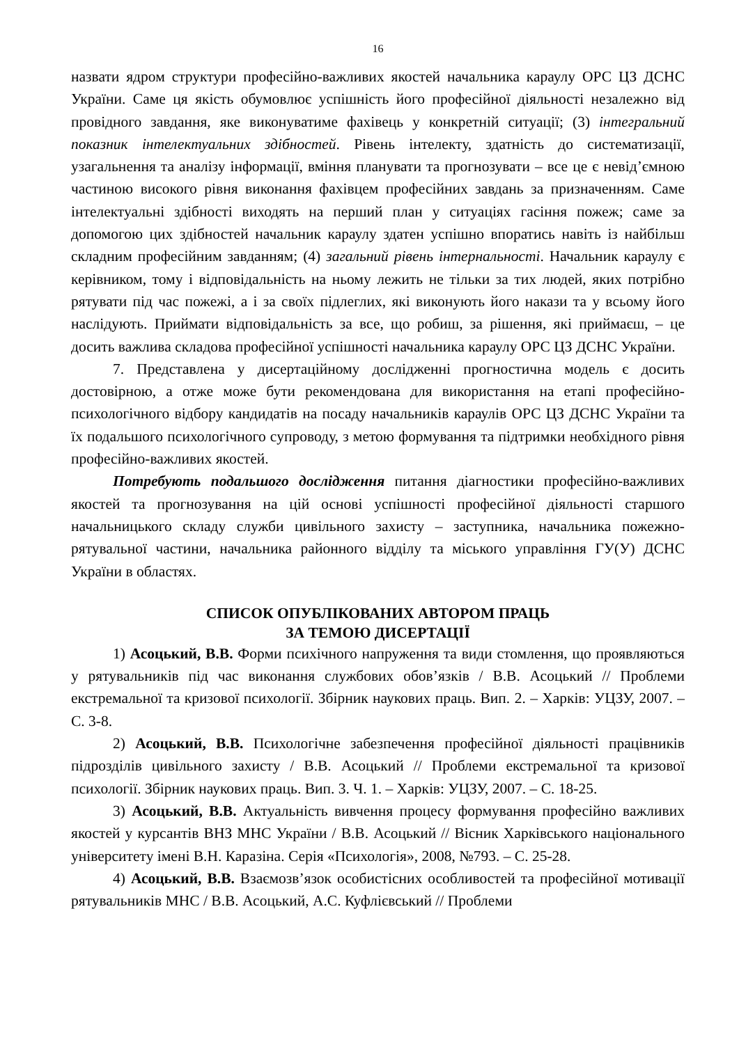16
назвати ядром структури професійно-важливих якостей начальника караулу ОРС ЦЗ ДСНС України. Саме ця якість обумовлює успішність його професійної діяльності незалежно від провідного завдання, яке виконуватиме фахівець у конкретній ситуації; (3) інтегральний показник інтелектуальних здібностей. Рівень інтелекту, здатність до систематизації, узагальнення та аналізу інформації, вміння планувати та прогнозувати – все це є невід’ємною частиною високого рівня виконання фахівцем професійних завдань за призначенням. Саме інтелектуальні здібності виходять на перший план у ситуаціях гасіння пожеж; саме за допомогою цих здібностей начальник караулу здатен успішно впоратись навіть із найбільш складним професійним завданням; (4) загальний рівень інтернальності. Начальник караулу є керівником, тому і відповідальність на ньому лежить не тільки за тих людей, яких потрібно рятувати під час пожежі, а і за своїх підлеглих, які виконують його накази та у всьому його наслідують. Приймати відповідальність за все, що робиш, за рішення, які приймаєш, – це досить важлива складова професійної успішності начальника караулу ОРС ЦЗ ДСНС України.
7. Представлена у дисертаційному дослідженні прогностична модель є досить достовірною, а отже може бути рекомендована для використання на етапі професійно-психологічного відбору кандидатів на посаду начальників караулів ОРС ЦЗ ДСНС України та їх подальшого психологічного супроводу, з метою формування та підтримки необхідного рівня професійно-важливих якостей.
Потребують подальшого дослідження питання діагностики професійно-важливих якостей та прогнозування на цій основі успішності професійної діяльності старшого начальницького складу служби цивільного захисту – заступника, начальника пожежно-рятувальної частини, начальника районного відділу та міського управління ГУ(У) ДСНС України в областях.
СПИСОК ОПУБЛІКОВАНИХ АВТОРОМ ПРАЦЬ
ЗА ТЕМОЮ ДИСЕРТАЦІЇ
1) Асоцький, В.В. Форми психічного напруження та види стомлення, що проявляються у рятувальників під час виконання службових обов’язків / В.В. Асоцький // Проблеми екстремальної та кризової психології. Збірник наукових праць. Вип. 2. – Харків: УЦЗУ, 2007. – С. 3-8.
2) Асоцький, В.В. Психологічне забезпечення професійної діяльності працівників підрозділів цивільного захисту / В.В. Асоцький // Проблеми екстремальної та кризової психології. Збірник наукових праць. Вип. 3. Ч. 1. – Харків: УЦЗУ, 2007. – С. 18-25.
3) Асоцький, В.В. Актуальність вивчення процесу формування професійно важливих якостей у курсантів ВНЗ МНС України / В.В. Асоцький // Вісник Харківського національного університету імені В.Н. Каразіна. Серія «Психологія», 2008, №793. – С. 25-28.
4) Асоцький, В.В. Взаємозв’язок особистісних особливостей та професійної мотивації рятувальників МНС / В.В. Асоцький, А.С. Куфлієвський // Проблеми